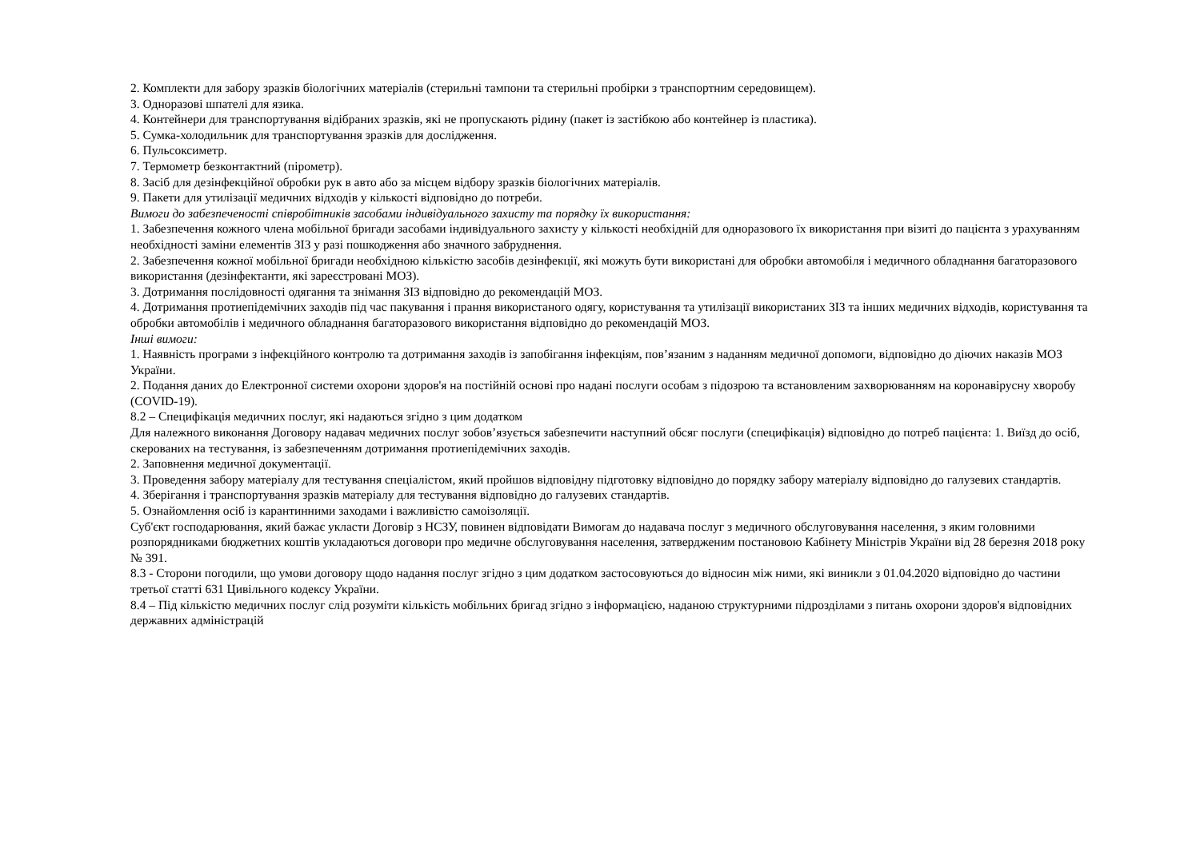2. Комплекти для забору зразків біологічних матеріалів (стерильні тампони та стерильні пробірки з транспортним середовищем).
3. Одноразові шпателі для язика.
4. Контейнери для транспортування відібраних зразків, які не пропускають рідину (пакет із застібкою або контейнер із пластика).
5. Сумка-холодильник для транспортування зразків для дослідження.
6. Пульсоксиметр.
7. Термометр безконтактний (пірометр).
8. Засіб для дезінфекційної обробки рук в авто або за місцем відбору зразків біологічних матеріалів.
9. Пакети для утилізації медичних відходів у кількості відповідно до потреби.
Вимоги до забезпеченості співробітників засобами індивідуального захисту та порядку їх використання:
1. Забезпечення кожного члена мобільної бригади засобами індивідуального захисту у кількості необхідній для одноразового їх використання при візиті до пацієнта з урахуванням необхідності заміни елементів ЗІЗ у разі пошкодження або значного забруднення.
2. Забезпечення кожної мобільної бригади необхідною кількістю засобів дезінфекції, які можуть бути використані для обробки автомобіля і медичного обладнання багаторазового використання (дезінфектанти, які зареєстровані МОЗ).
3. Дотримання послідовності одягання та знімання ЗІЗ відповідно до рекомендацій МОЗ.
4. Дотримання протиепідемічних заходів під час пакування і прання використаного одягу, користування та утилізації використаних ЗІЗ та інших медичних відходів, користування та обробки автомобілів і медичного обладнання багаторазового використання відповідно до рекомендацій МОЗ.
Інші вимоги:
1. Наявність програми з інфекційного контролю та дотримання заходів із запобігання інфекціям, пов’язаним з наданням медичної допомоги, відповідно до діючих наказів МОЗ України.
2. Подання даних до Електронної системи охорони здоров'я на постійній основі про надані послуги особам з підозрою та встановленим захворюванням на коронавірусну хворобу (COVID-19).
8.2 – Специфікація медичних послуг, які надаються згідно з цим додатком
Для належного виконання Договору надавач медичних послуг зобов’язується забезпечити наступний обсяг послуги (специфікація) відповідно до потреб пацієнта: 1. Виїзд до осіб, скерованих на тестування, із забезпеченням дотримання протиепідемічних заходів.
2. Заповнення медичної документації.
3. Проведення забору матеріалу для тестування спеціалістом, який пройшов відповідну підготовку відповідно до порядку забору матеріалу відповідно до галузевих стандартів.
4. Зберігання і транспортування зразків матеріалу для тестування відповідно до галузевих стандартів.
5. Ознайомлення осіб із карантинними заходами і важливістю самоізоляції.
Суб'єкт господарювання, який бажає укласти Договір з НСЗУ, повинен відповідати Вимогам до надавача послуг з медичного обслуговування населення, з яким головними розпорядниками бюджетних коштів укладаються договори про медичне обслуговування населення, затвердженим постановою Кабінету Міністрів України від 28 березня 2018 року № 391.
8.3 - Сторони погодили, що умови договору щодо надання послуг згідно з цим додатком застосовуються до відносин між ними, які виникли з 01.04.2020 відповідно до частини третьої статті 631 Цивільного кодексу України.
8.4 – Під кількістю медичних послуг слід розуміти кількість мобільних бригад згідно з інформацією, наданою структурними підрозділами з питань охорони здоров'я відповідних державних адміністрацій